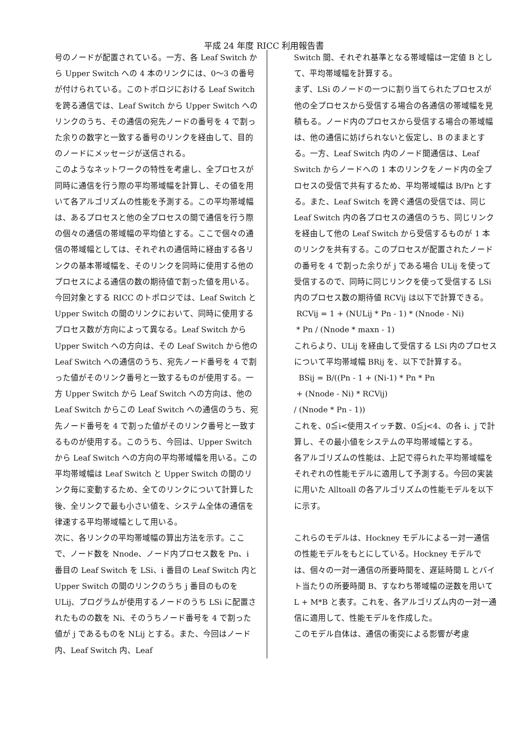平成 24 年度 RICC 利用報告書
号のノードが配置されている。一方、各 Leaf Switch から Upper Switch への 4 本のリンクには、0～3 の番号が付けられている。このトポロジにおける Leaf Switch を跨る通信では、Leaf Switch から Upper Switch へのリンクのうち、その通信の宛先ノードの番号を 4 で割った余りの数字と一致する番号のリンクを経由して、目的のノードにメッセージが送信される。
このようなネットワークの特性を考慮し、全プロセスが同時に通信を行う際の平均帯域幅を計算し、その値を用いて各アルゴリズムの性能を予測する。この平均帯域幅は、あるプロセスと他の全プロセスの間で通信を行う際の個々の通信の帯域幅の平均値とする。ここで個々の通信の帯域幅としては、それぞれの通信時に経由する各リンクの基本帯域幅を、そのリンクを同時に使用する他のプロセスによる通信の数の期待値で割った値を用いる。今回対象とする RICC のトポロジでは、Leaf Switch と Upper Switch の間のリンクにおいて、同時に使用するプロセス数が方向によって異なる。Leaf Switch から Upper Switch への方向は、その Leaf Switch から他の Leaf Switch への通信のうち、宛先ノード番号を 4 で割った値がそのリンク番号と一致するものが使用する。一方 Upper Switch から Leaf Switch への方向は、他の Leaf Switch からこの Leaf Switch への通信のうち、宛先ノード番号を 4 で割った値がそのリンク番号と一致するものが使用する。このうち、今回は、Upper Switch から Leaf Switch への方向の平均帯域幅を用いる。この平均帯域幅は Leaf Switch と Upper Switch の間のリンク毎に変動するため、全てのリンクについて計算した後、全リンクで最も小さい値を、システム全体の通信を律速する平均帯域幅として用いる。
次に、各リンクの平均帯域幅の算出方法を示す。ここで、ノード数を Nnode、ノード内プロセス数を Pn、i 番目の Leaf Switch を LSi、i 番目の Leaf Switch 内と Upper Switch の間のリンクのうち j 番目のものを ULij、プログラムが使用するノードのうち LSi に配置されたものの数を Ni、そのうちノード番号を 4 で割った値が j であるものを NLij とする。また、今回はノード内、Leaf Switch 内、Leaf
Switch 間、それぞれ基準となる帯域幅は一定値 B として、平均帯域幅を計算する。
まず、LSi のノードの一つに割り当てられたプロセスが他の全プロセスから受信する場合の各通信の帯域幅を見積もる。ノード内のプロセスから受信する場合の帯域幅は、他の通信に妨げられないと仮定し、B のままとする。一方、Leaf Switch 内のノード間通信は、Leaf Switch からノードへの 1 本のリンクをノード内の全プロセスの受信で共有するため、平均帯域幅は B/Pn とする。また、Leaf Switch を跨ぐ通信の受信では、同じ Leaf Switch 内の各プロセスの通信のうち、同じリンクを経由して他の Leaf Switch から受信するものが 1 本のリンクを共有する。このプロセスが配置されたノードの番号を 4 で割った余りが j である場合 ULij を使って受信するので、同時に同じリンクを使って受信する LSi 内のプロセス数の期待値 RCVij は以下で計算できる。
RCVij = 1 + (NULij * Pn - 1) * (Nnode - Ni)
* Pn / (Nnode * maxn - 1)
これらより、ULij を経由して受信する LSi 内のプロセスについて平均帯域幅 BRij を、以下で計算する。
BSij = B/((Pn - 1 + (Ni-1) * Pn * Pn
+ (Nnode - Ni) * RCVij)
/ (Nnode * Pn - 1))
これを、0≦i<使用スイッチ数、0≦j<4、の各 i、j で計算し、その最小値をシステムの平均帯域幅とする。
各アルゴリズムの性能は、上記で得られた平均帯域幅をそれぞれの性能モデルに適用して予測する。今回の実装に用いた Alltoall の各アルゴリズムの性能モデルを以下に示す。
これらのモデルは、Hockney モデルによる一対一通信の性能モデルをもとにしている。Hockney モデルでは、個々の一対一通信の所要時間を、遅延時間 L とバイト当たりの所要時間 B、すなわち帯域幅の逆数を用いて L + M*B と表す。これを、各アルゴリズム内の一対一通信に適用して、性能モデルを作成した。
このモデル自体は、通信の衝突による影響が考慮